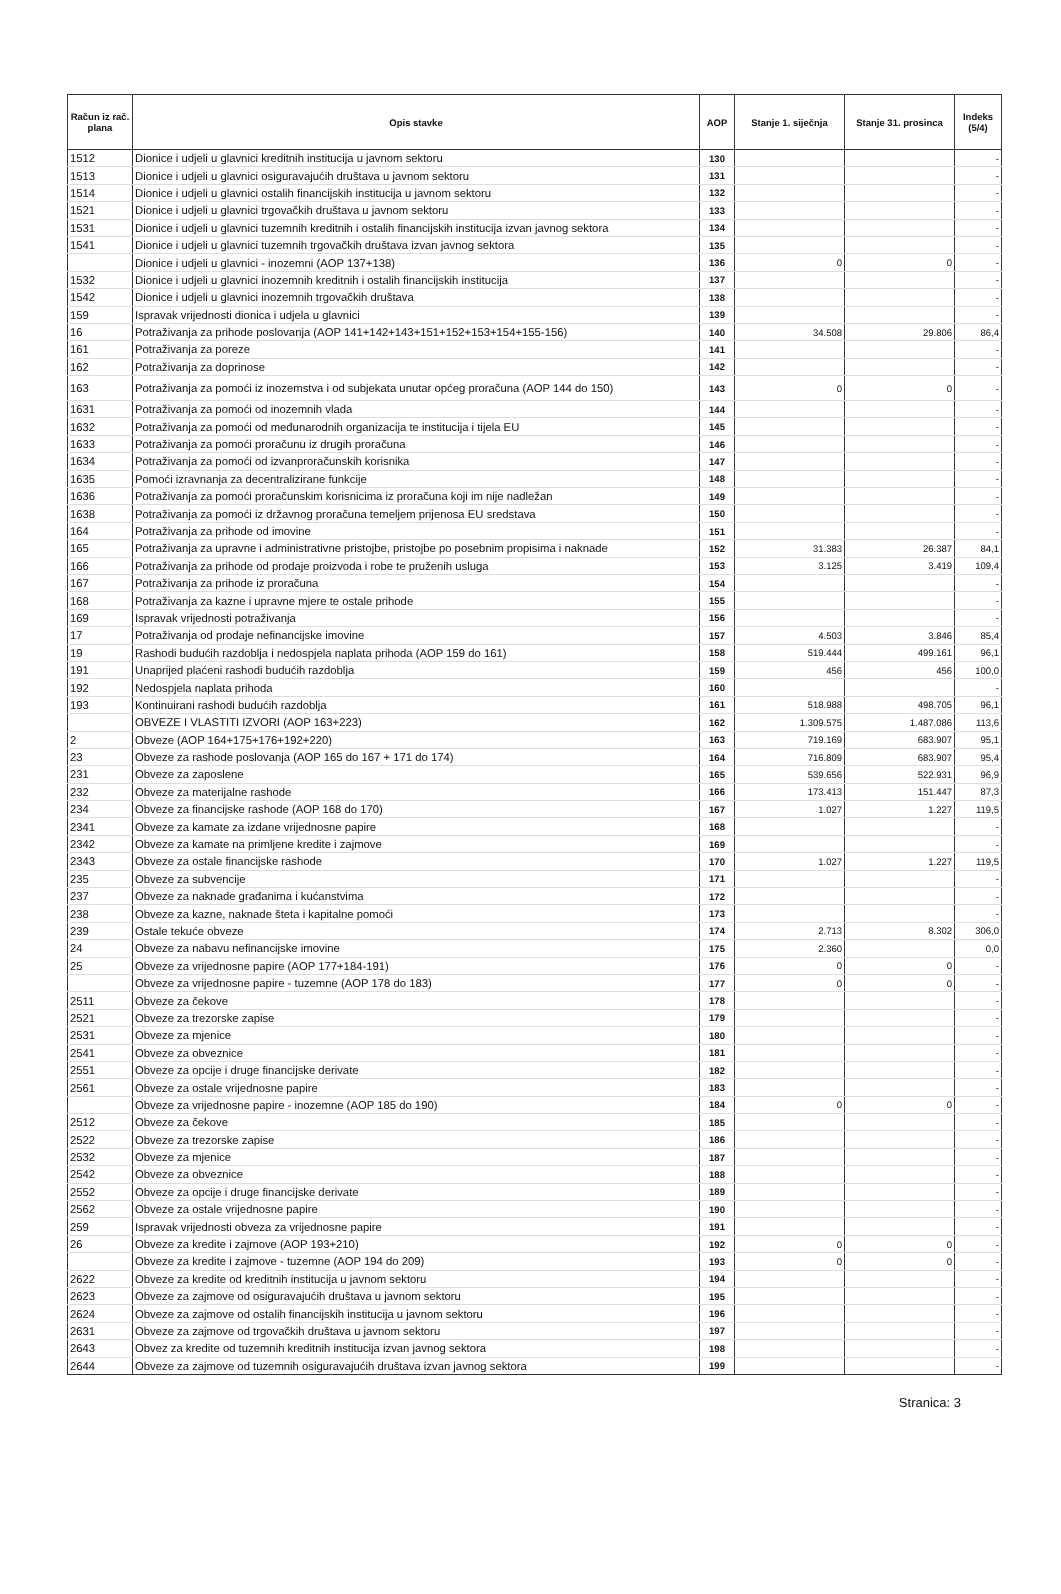| Račun iz rač. plana | Opis stavke | AOP | Stanje 1. siječnja | Stanje 31. prosinca | Indeks (5/4) |
| --- | --- | --- | --- | --- | --- |
| 1512 | Dionice i udjeli u glavnici kreditnih institucija u javnom sektoru | 130 | | | - |
| 1513 | Dionice i udjeli u glavnici osiguravajućih društava u javnom sektoru | 131 | | | - |
| 1514 | Dionice i udjeli u glavnici ostalih financijskih institucija u javnom sektoru | 132 | | | - |
| 1521 | Dionice i udjeli u glavnici trgovačkih društava u javnom sektoru | 133 | | | - |
| 1531 | Dionice i udjeli u glavnici tuzemnih kreditnih i ostalih financijskih institucija izvan javnog sektora | 134 | | | - |
| 1541 | Dionice i udjeli u glavnici tuzemnih trgovačkih društava izvan javnog sektora | 135 | | | - |
| | Dionice i udjeli u glavnici - inozemni (AOP 137+138) | 136 | 0 | 0 | - |
| 1532 | Dionice i udjeli u glavnici inozemnih kreditnih i ostalih financijskih institucija | 137 | | | - |
| 1542 | Dionice i udjeli u glavnici inozemnih trgovačkih društava | 138 | | | - |
| 159 | Ispravak vrijednosti dionica i udjela u glavnici | 139 | | | - |
| 16 | Potraživanja za prihode poslovanja (AOP 141+142+143+151+152+153+154+155-156) | 140 | 34.508 | 29.806 | 86,4 |
| 161 | Potraživanja za poreze | 141 | | | - |
| 162 | Potraživanja za doprinose | 142 | | | - |
| 163 | Potraživanja za pomoći iz inozemstva i od subjekata unutar općeg proračuna (AOP 144 do 150) | 143 | 0 | 0 | - |
| 1631 | Potraživanja za pomoći od inozemnih vlada | 144 | | | - |
| 1632 | Potraživanja za pomoći od međunarodnih organizacija te institucija i tijela EU | 145 | | | - |
| 1633 | Potraživanja za pomoći proračunu iz drugih proračuna | 146 | | | - |
| 1634 | Potraživanja za pomoći od izvanproračunskih korisnika | 147 | | | - |
| 1635 | Pomoći izravnanja za decentralizirane funkcije | 148 | | | - |
| 1636 | Potraživanja za pomoći proračunskim korisnicima iz proračuna koji im nije nadležan | 149 | | | - |
| 1638 | Potraživanja za pomoći iz državnog proračuna temeljem prijenosa EU sredstava | 150 | | | - |
| 164 | Potraživanja za prihode od imovine | 151 | | | - |
| 165 | Potraživanja za upravne i administrativne pristojbe, pristojbe po posebnim propisima i naknade | 152 | 31.383 | 26.387 | 84,1 |
| 166 | Potraživanja za prihode od prodaje proizvoda i robe te pruženih usluga | 153 | 3.125 | 3.419 | 109,4 |
| 167 | Potraživanja za prihode iz proračuna | 154 | | | - |
| 168 | Potraživanja za kazne i upravne mjere te ostale prihode | 155 | | | - |
| 169 | Ispravak vrijednosti potraživanja | 156 | | | - |
| 17 | Potraživanja od prodaje nefinancijske imovine | 157 | 4.503 | 3.846 | 85,4 |
| 19 | Rashodi budućih razdoblja i nedospjela naplata prihoda (AOP 159 do 161) | 158 | 519.444 | 499.161 | 96,1 |
| 191 | Unaprijed plaćeni rashodi budućih razdoblja | 159 | 456 | 456 | 100,0 |
| 192 | Nedospjela naplata prihoda | 160 | | | - |
| 193 | Kontinuirani rashodi budućih razdoblja | 161 | 518.988 | 498.705 | 96,1 |
| | OBVEZE I VLASTITI IZVORI (AOP 163+223) | 162 | 1.309.575 | 1.487.086 | 113,6 |
| 2 | Obveze (AOP 164+175+176+192+220) | 163 | 719.169 | 683.907 | 95,1 |
| 23 | Obveze za rashode poslovanja (AOP 165 do 167 + 171 do 174) | 164 | 716.809 | 683.907 | 95,4 |
| 231 | Obveze za zaposlene | 165 | 539.656 | 522.931 | 96,9 |
| 232 | Obveze za materijalne rashode | 166 | 173.413 | 151.447 | 87,3 |
| 234 | Obveze za financijske rashode (AOP 168 do 170) | 167 | 1.027 | 1.227 | 119,5 |
| 2341 | Obveze za kamate za izdane vrijednosne papire | 168 | | | - |
| 2342 | Obveze za kamate na primljene kredite i zajmove | 169 | | | - |
| 2343 | Obveze za ostale financijske rashode | 170 | 1.027 | 1.227 | 119,5 |
| 235 | Obveze za subvencije | 171 | | | - |
| 237 | Obveze za naknade građanima i kućanstvima | 172 | | | - |
| 238 | Obveze za kazne, naknade šteta i kapitalne pomoći | 173 | | | - |
| 239 | Ostale tekuće obveze | 174 | 2.713 | 8.302 | 306,0 |
| 24 | Obveze za nabavu nefinancijske imovine | 175 | 2.360 | | 0,0 |
| 25 | Obveze za vrijednosne papire (AOP 177+184-191) | 176 | 0 | 0 | - |
| | Obveze za vrijednosne papire - tuzemne (AOP 178 do 183) | 177 | 0 | 0 | - |
| 2511 | Obveze za čekove | 178 | | | - |
| 2521 | Obveze za trezorske zapise | 179 | | | - |
| 2531 | Obveze za mjenice | 180 | | | - |
| 2541 | Obveze za obveznice | 181 | | | - |
| 2551 | Obveze za opcije i druge financijske derivate | 182 | | | - |
| 2561 | Obveze za ostale vrijednosne papire | 183 | | | - |
| | Obveze za vrijednosne papire - inozemne (AOP 185 do 190) | 184 | 0 | 0 | - |
| 2512 | Obveze za čekove | 185 | | | - |
| 2522 | Obveze za trezorske zapise | 186 | | | - |
| 2532 | Obveze za mjenice | 187 | | | - |
| 2542 | Obveze za obveznice | 188 | | | - |
| 2552 | Obveze za opcije i druge financijske derivate | 189 | | | - |
| 2562 | Obveze za ostale vrijednosne papire | 190 | | | - |
| 259 | Ispravak vrijednosti obveza za vrijednosne papire | 191 | | | - |
| 26 | Obveze za kredite i zajmove (AOP 193+210) | 192 | 0 | 0 | - |
| | Obveze za kredite i zajmove - tuzemne (AOP 194 do 209) | 193 | 0 | 0 | - |
| 2622 | Obveze za kredite od kreditnih institucija u javnom sektoru | 194 | | | - |
| 2623 | Obveze za zajmove od osiguravajućih društava u javnom sektoru | 195 | | | - |
| 2624 | Obveze za zajmove od ostalih financijskih institucija u javnom sektoru | 196 | | | - |
| 2631 | Obveze za zajmove od trgovačkih društava u javnom sektoru | 197 | | | - |
| 2643 | Obvez za kredite od tuzemnih kreditnih institucija izvan javnog sektora | 198 | | | - |
| 2644 | Obveze za zajmove od tuzemnih osiguravajućih društava izvan javnog sektora | 199 | | | - |
Stranica: 3